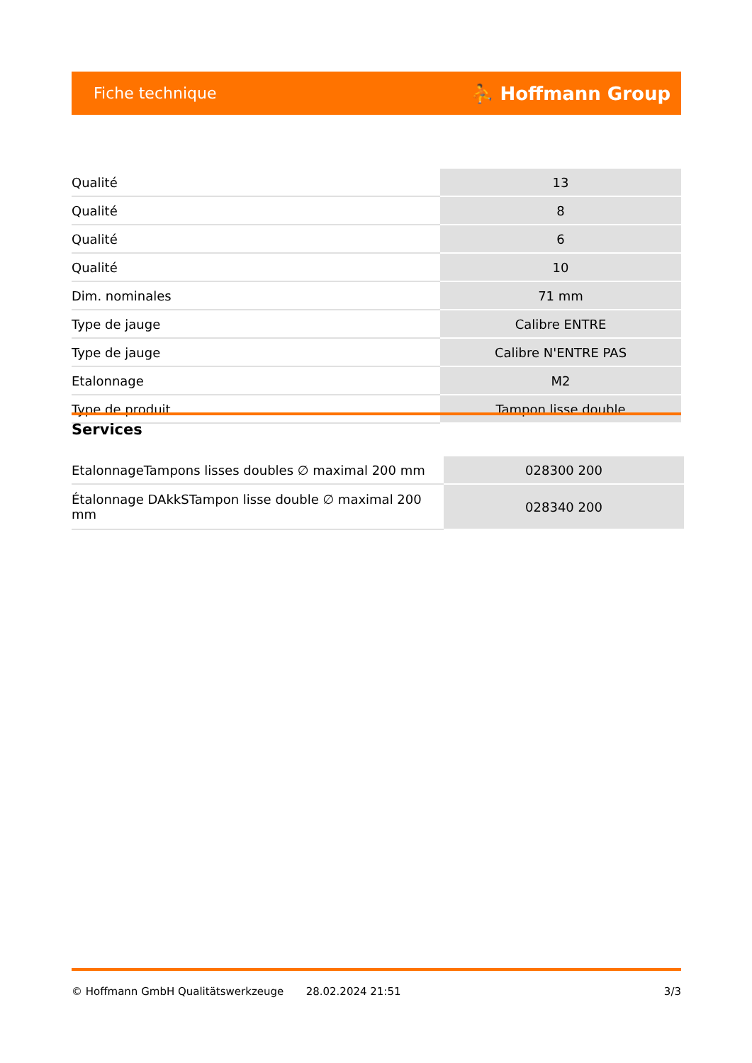Fiche technique ⛹ Hoffmann Group
| Qualité | 13 |
| Qualité | 8 |
| Qualité | 6 |
| Qualité | 10 |
| Dim. nominales | 71 mm |
| Type de jauge | Calibre ENTRE |
| Type de jauge | Calibre N'ENTRE PAS |
| Etalonnage | M2 |
| Type de produit | Tampon lisse double |
Services
| EtalonnageTampons lisses doubles ∅ maximal 200 mm | 028300 200 |
| Étalonnage DAkkSTampon lisse double ∅ maximal 200 mm | 028340 200 |
© Hoffmann GmbH Qualitätswerkzeuge 28.02.2024 21:51 3/3